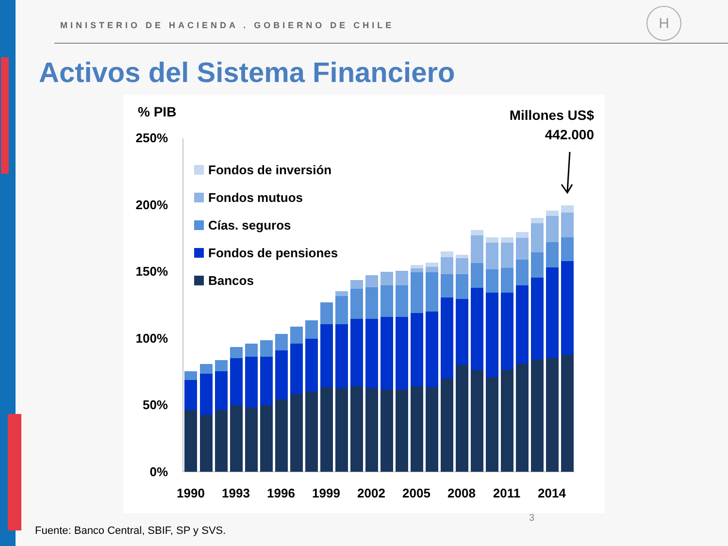MINISTERIO DE HACIENDA . GOBIERNO DE CHILE
H
Activos del Sistema Financiero
% PIB
Millones US$
442.000
250%
200%
150%
100%
50%
0%
Fondos de inversión
Fondos mutuos
Cías. seguros
Fondos de pensiones
Bancos
1990
1993
1996
1999
2002
2005
2008
2011
2014
3
Fuente: Banco Central, SBIF, SP y SVS.